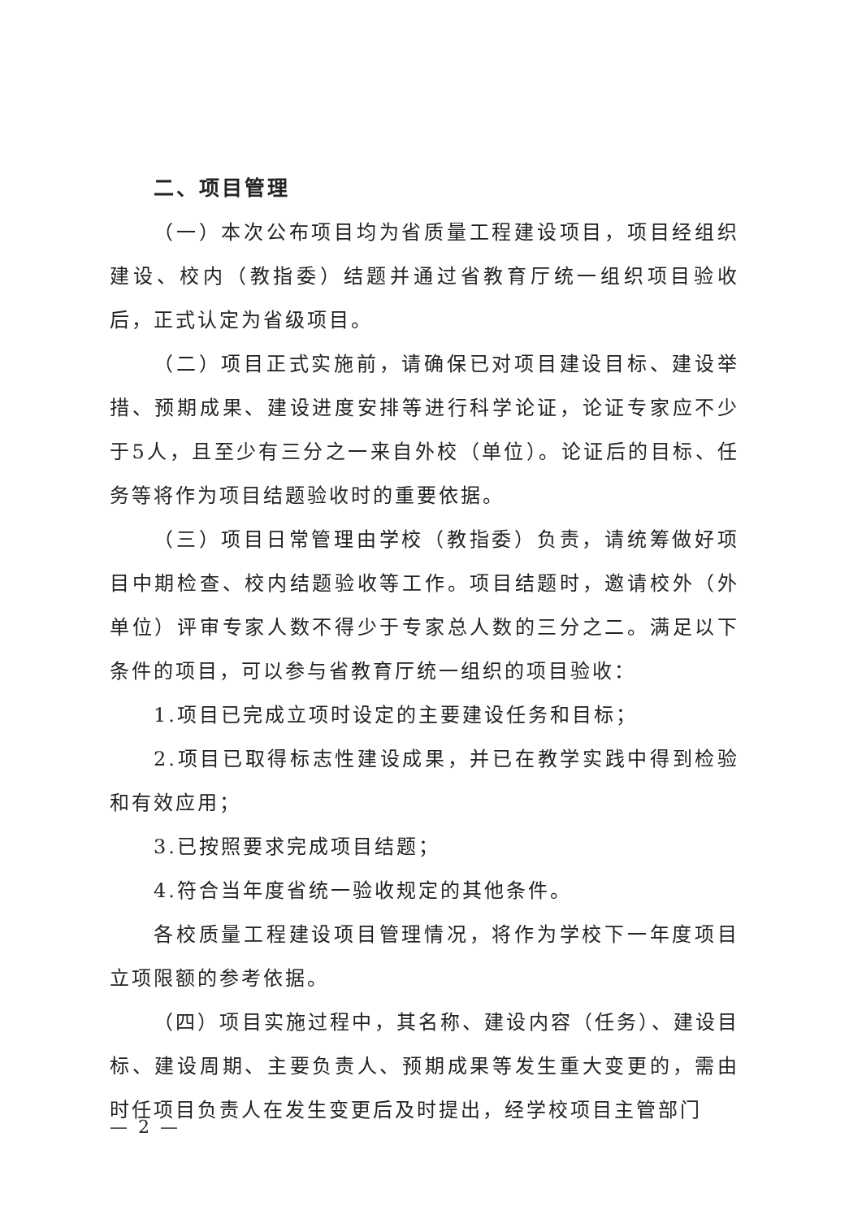二、项目管理
（一）本次公布项目均为省质量工程建设项目，项目经组织建设、校内（教指委）结题并通过省教育厅统一组织项目验收后，正式认定为省级项目。
（二）项目正式实施前，请确保已对项目建设目标、建设举措、预期成果、建设进度安排等进行科学论证，论证专家应不少于5人，且至少有三分之一来自外校（单位）。论证后的目标、任务等将作为项目结题验收时的重要依据。
（三）项目日常管理由学校（教指委）负责，请统筹做好项目中期检查、校内结题验收等工作。项目结题时，邀请校外（外单位）评审专家人数不得少于专家总人数的三分之二。满足以下条件的项目，可以参与省教育厅统一组织的项目验收：
1.项目已完成立项时设定的主要建设任务和目标；
2.项目已取得标志性建设成果，并已在教学实践中得到检验和有效应用；
3.已按照要求完成项目结题；
4.符合当年度省统一验收规定的其他条件。
各校质量工程建设项目管理情况，将作为学校下一年度项目立项限额的参考依据。
（四）项目实施过程中，其名称、建设内容（任务）、建设目标、建设周期、主要负责人、预期成果等发生重大变更的，需由时任项目负责人在发生变更后及时提出，经学校项目主管部门
— 2 —